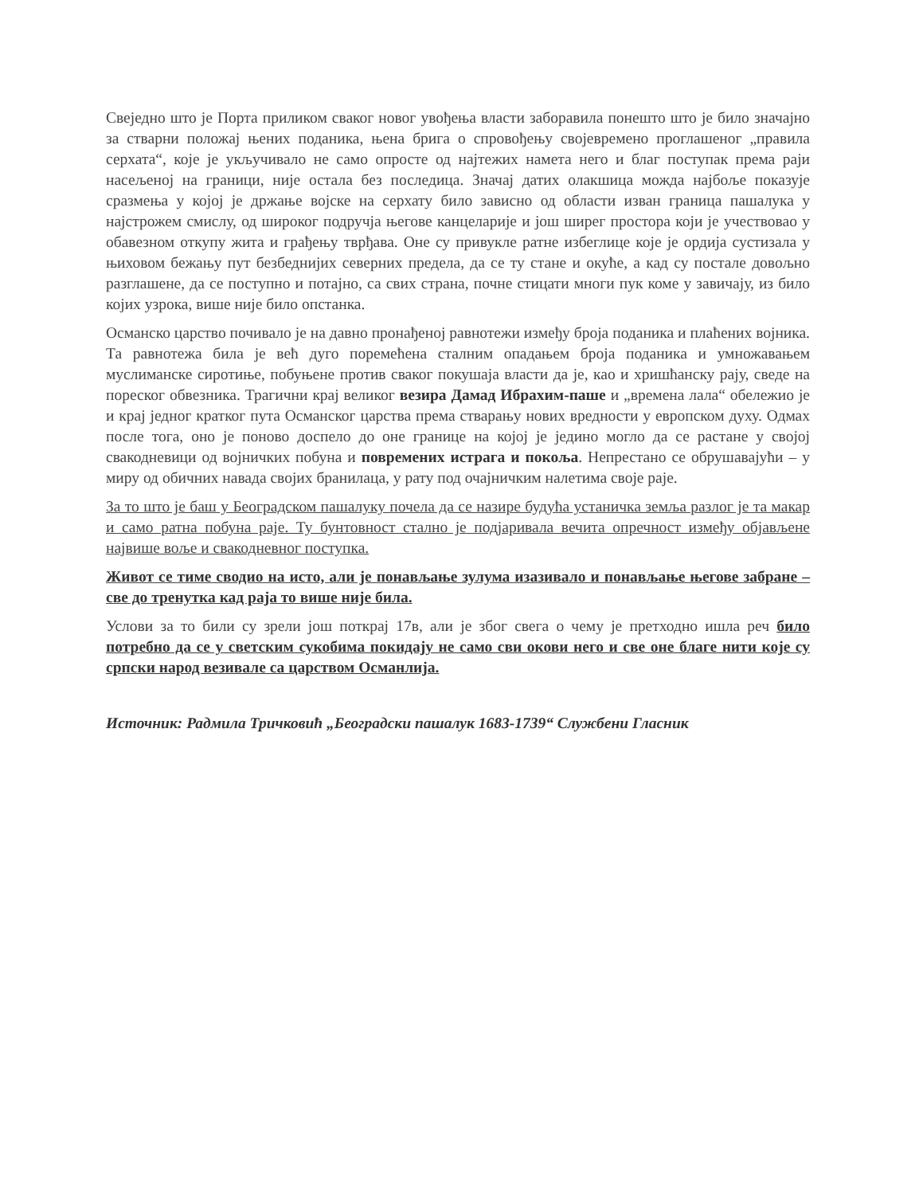Свеједно што је Порта приликом сваког новог увођења власти заборавила понешто што је било значајно за стварни положај њених поданика, њена брига о спровођењу својевремено проглашеног „правила серхата“, које је укључивало не само опросте од најтежих намета него и благ поступак према раји насељеној на граници, није остала без последица. Значај датих олакшица можда најбоље показује сразмења у којој је држање војске на серхату било зависно од области изван граница пашалука у најстрожем смислу, од широког подручја његове канцеларије и још ширег простора који је учествовао у обавезном откупу жита и грађењу тврђава. Оне су привукле ратне избеглице које је ордија сустизала у њиховом бежању пут безбеднијих северних предела, да се ту стане и окуће, а кад су постале довољно разглашене, да се поступно и потајно, са свих страна, почне стицати многи пук коме у завичају, из било којих узрока, више није било опстанка.
Османско царство почивало је на давно пронађеној равнотежи између броја поданика и плаћених војника. Та равнотежа била је већ дуго поремећена сталним опадањем броја поданика и умножавањем муслиманске сиротиње, побуњене против сваког покушаја власти да је, као и хришћанску рају, сведе на пореског обвезника. Трагични крај великог везира Дамад Ибрахим-паше и „времена лала“ обележио је и крај једног кратког пута Османског царства према стварању нових вредности у европском духу. Одмах после тога, оно је поново доспело до оне границе на којој је једино могло да се растане у својој свакодневици од војничких побуна и повремених истрага и покоља. Непрестано се обрушавајући – у миру од обичних навада својих бранилаца, у рату под очајничким налетима своје раје.
За то што је баш у Београдском пашалуку почела да се назире будућа устаничка земља разлог је та макар и само ратна побуна раје. Ту бунтовност стално је подјаривала вечита опречност између објављене највише воље и свакодневног поступка.
Живот се тиме сводио на исто, али је понављање зулума изазивало и понављање његове забране – све до тренутка кад раја то више није била.
Услови за то били су зрели још поткрај 17в, али је због свега о чему је претходно ишла реч било потребно да се у светским сукобима покидају не само сви окови него и све оне благе нити које су српски народ везивале са царством Османлија.
Источник: Радмила Тричковић „Београдски пашалук 1683-1739“ Службени Гласник